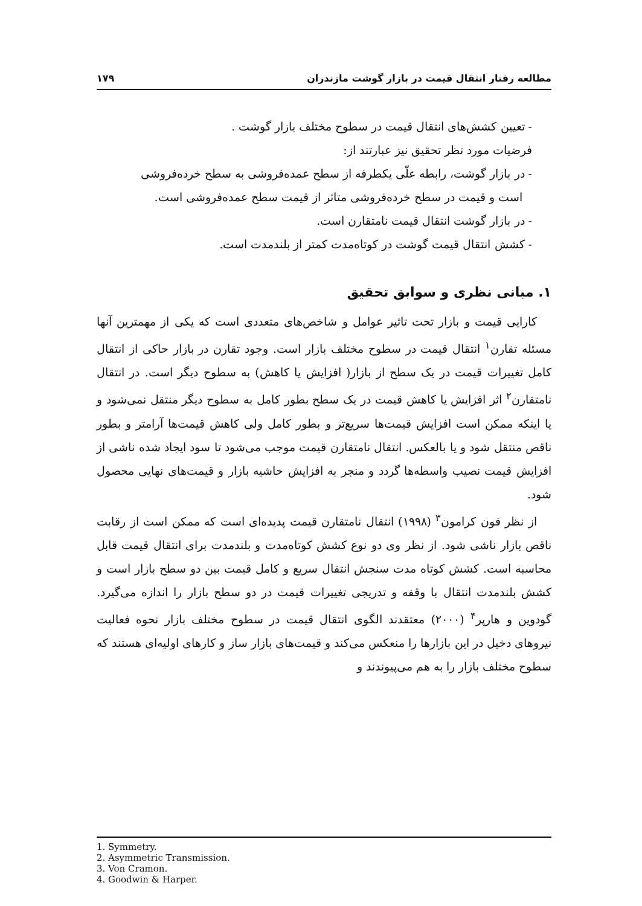مطالعه رفتار انتقال قیمت در بازار گوشت مازندران ۱۷۹
- تعیین کشش‌های انتقال قیمت در سطوح مختلف بازار گوشت .
فرضیات مورد نظر تحقیق نیز عبارتند از:
- در بازار گوشت، رابطه علّی یکطرفه از سطح عمده‌فروشی به سطح خرده‌فروشی
است و قیمت در سطح خرده‌فروشی متاثر از قیمت سطح عمده‌فروشی است.
- در بازار گوشت انتقال قیمت نامتقارن است.
- کشش انتقال قیمت گوشت در کوتاه‌مدت کمتر از بلندمدت است.
۱. مبانی نظری و سوابق تحقیق
کارایی قیمت و بازار تحت تاثیر عوامل و شاخص‌های متعددی است که یکی از مهمترین آنها مسئله تقارن<sup>۱</sup> انتقال قیمت در سطوح مختلف بازار است. وجود تقارن در بازار حاکی از انتقال کامل تغییرات قیمت در یک سطح از بازار( افزایش یا کاهش) به سطوح دیگر است. در انتقال نامتقارن<sup>۲</sup> اثر افزایش یا کاهش قیمت در یک سطح بطور کامل به سطوح دیگر منتقل نمی‌شود و یا اینکه ممکن است افزایش قیمت‌ها سریع‌تر و بطور کامل ولی کاهش قیمت‌ها آرامتر و بطور ناقص منتقل شود و یا بالعکس. انتقال نامتقارن قیمت موجب می‌شود تا سود ایجاد شده ناشی از افزایش قیمت نصیب واسطه‌ها گردد و منجر به افزایش حاشیه بازار و قیمت‌های نهایی محصول شود.
از نظر فون کرامون<sup>۳</sup> (۱۹۹۸) انتقال نامتقارن قیمت پدیده‌ای است که ممکن است از رقابت ناقص بازار ناشی شود. از نظر وی دو نوع کشش کوتاه‌مدت و بلندمدت برای انتقال قیمت قابل محاسبه است. کشش کوتاه مدت سنجش انتقال سریع و کامل قیمت بین دو سطح بازار است و کشش بلندمدت انتقال با وقفه و تدریجی تغییرات قیمت در دو سطح بازار را اندازه می‌گیرد. گودوین و هارپر<sup>۴</sup> (۲۰۰۰) معتقدند الگوی انتقال قیمت در سطوح مختلف بازار نحوه فعالیت نیروهای دخیل در این بازارها را منعکس می‌کند و قیمت‌های بازار ساز و کارهای اولیه‌ای هستند که سطوح مختلف بازار را به هم می‌پیوندند و
1. Symmetry.
2. Asymmetric Transmission.
3. Von Cramon.
4. Goodwin & Harper.